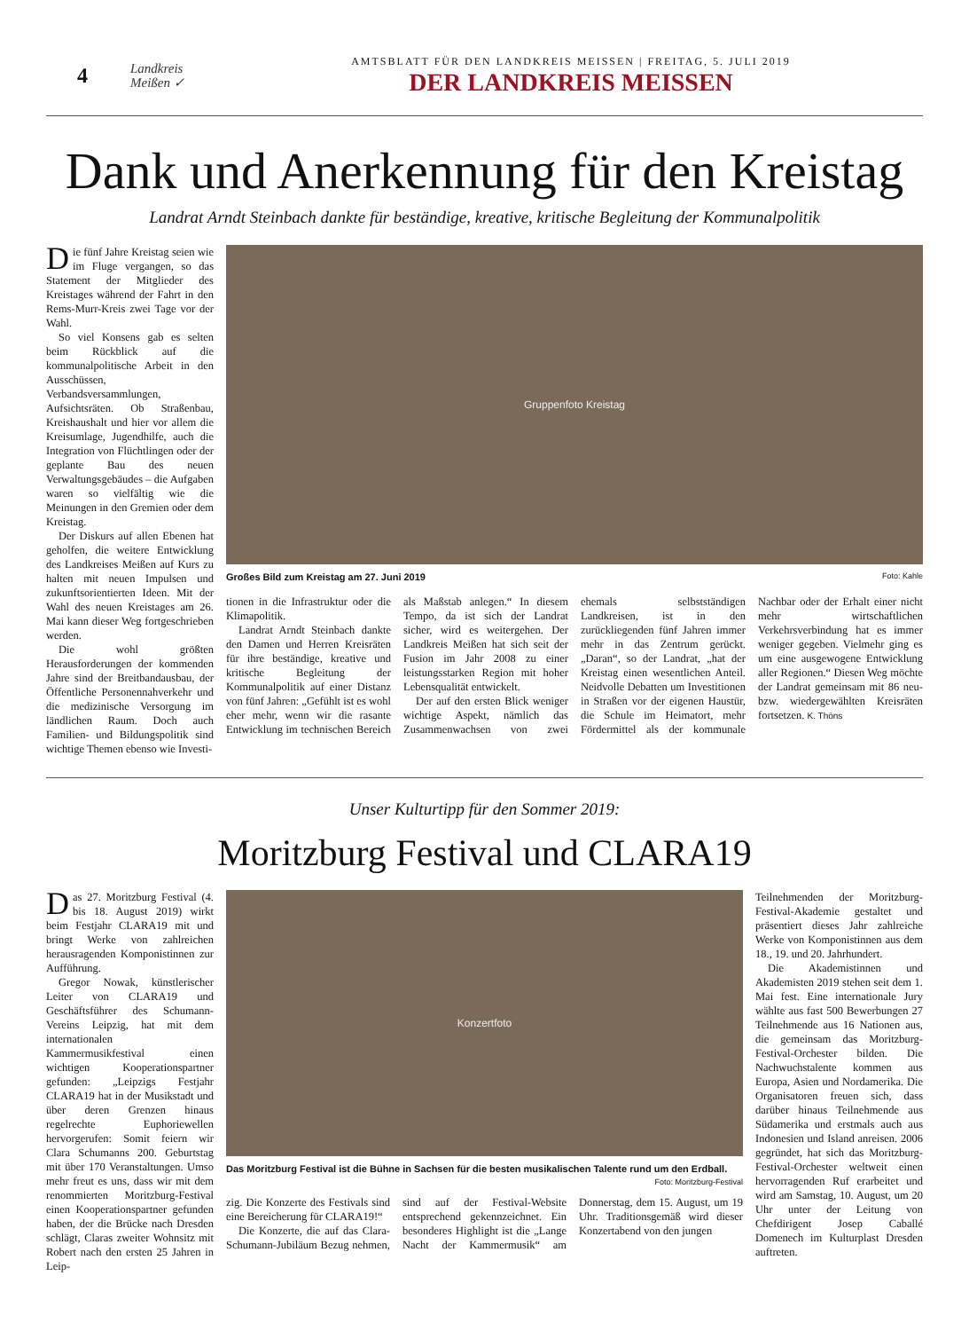4
Landkreis
Meißen ✓
AMTSBLATT FÜR DEN LANDKREIS MEISSEN | FREITAG, 5. JULI 2019
DER LANDKREIS MEISSEN
Dank und Anerkennung für den Kreistag
Landrat Arndt Steinbach dankte für beständige, kreative, kritische Begleitung der Kommunalpolitik
Die fünf Jahre Kreistag seien wie im Fluge vergangen, so das Statement der Mitglieder des Kreistages während der Fahrt in den Rems-Murr-Kreis zwei Tage vor der Wahl.
So viel Konsens gab es selten beim Rückblick auf die kommunalpolitische Arbeit in den Ausschüssen, Verbandsversammlungen, Aufsichtsräten. Ob Straßenbau, Kreishaushalt und hier vor allem die Kreisumlage, Jugendhilfe, auch die Integration von Flüchtlingen oder der geplante Bau des neuen Verwaltungsgebäudes – die Aufgaben waren so vielfältig wie die Meinungen in den Gremien oder dem Kreistag.
Der Diskurs auf allen Ebenen hat geholfen, die weitere Entwicklung des Landkreises Meißen auf Kurs zu halten mit neuen Impulsen und zukunftsorientierten Ideen. Mit der Wahl des neuen Kreistages am 26. Mai kann dieser Weg fortgeschrieben werden.
Die wohl größten Herausforderungen der kommenden Jahre sind der Breitbandausbau, der Öffentliche Personennahverkehr und die medizinische Versorgung im ländlichen Raum. Doch auch Familien- und Bildungspolitik sind wichtige Themen ebenso wie Investi-
Gruppenfoto Kreistag
Großes Bild zum Kreistag am 27. Juni 2019 Foto: Kahle
tionen in die Infrastruktur oder die Klimapolitik.
Landrat Arndt Steinbach dankte den Damen und Herren Kreisräten für ihre beständige, kreative und kritische Begleitung der Kommunalpolitik auf einer Distanz von fünf Jahren: „Gefühlt ist es wohl eher mehr, wenn wir die rasante Entwicklung im technischen Bereich als Maßstab anlegen.“ In diesem Tempo, da ist sich der Landrat sicher, wird es weitergehen. Der Landkreis Meißen hat sich seit der Fusion im Jahr 2008 zu einer leistungsstarken Region mit hoher Lebensqualität entwickelt.
Der auf den ersten Blick weniger wichtige Aspekt, nämlich das Zusammenwachsen von zwei ehemals selbstständigen Landkreisen, ist in den zurückliegenden fünf Jahren immer mehr in das Zentrum gerückt. „Daran“, so der Landrat, „hat der Kreistag einen wesentlichen Anteil. Neidvolle Debatten um Investitionen in Straßen vor der eigenen Haustür, die Schule im Heimatort, mehr Fördermittel als der kommunale Nachbar oder der Erhalt einer nicht mehr wirtschaftlichen Verkehrsverbindung hat es immer weniger gegeben. Vielmehr ging es um eine ausgewogene Entwicklung aller Regionen.“ Diesen Weg möchte der Landrat gemeinsam mit 86 neu- bzw. wiedergewählten Kreisräten fortsetzen. K. Thöns
Unser Kulturtipp für den Sommer 2019:
Moritzburg Festival und CLARA19
Das 27. Moritzburg Festival (4. bis 18. August 2019) wirkt beim Festjahr CLARA19 mit und bringt Werke von zahlreichen herausragenden Komponistinnen zur Aufführung.
Gregor Nowak, künstlerischer Leiter von CLARA19 und Geschäftsführer des Schumann-Vereins Leipzig, hat mit dem internationalen Kammermusikfestival einen wichtigen Kooperationspartner gefunden: „Leipzigs Festjahr CLARA19 hat in der Musikstadt und über deren Grenzen hinaus regelrechte Euphoriewellen hervorgerufen: Somit feiern wir Clara Schumanns 200. Geburtstag mit über 170 Veranstaltungen. Umso mehr freut es uns, dass wir mit dem renommierten Moritzburg-Festival einen Kooperationspartner gefunden haben, der die Brücke nach Dresden schlägt, Claras zweiter Wohnsitz mit Robert nach den ersten 25 Jahren in Leip-
Konzertfoto
Das Moritzburg Festival ist die Bühne in Sachsen für die besten musikalischen Talente rund um den Erdball.
Foto: Moritzburg-Festival
zig. Die Konzerte des Festivals sind eine Bereicherung für CLARA19!“
Die Konzerte, die auf das Clara-Schumann-Jubiläum Bezug nehmen, sind auf der Festival-Website entsprechend gekennzeichnet. Ein besonderes Highlight ist die „Lange Nacht der Kammermusik“ am Donnerstag, dem 15. August, um 19 Uhr. Traditionsgemäß wird dieser Konzertabend von den jungen
Teilnehmenden der Moritzburg-Festival-Akademie gestaltet und präsentiert dieses Jahr zahlreiche Werke von Komponistinnen aus dem 18., 19. und 20. Jahrhundert.
Die Akademistinnen und Akademisten 2019 stehen seit dem 1. Mai fest. Eine internationale Jury wählte aus fast 500 Bewerbungen 27 Teilnehmende aus 16 Nationen aus, die gemeinsam das Moritzburg-Festival-Orchester bilden. Die Nachwuchstalente kommen aus Europa, Asien und Nordamerika. Die Organisatoren freuen sich, dass darüber hinaus Teilnehmende aus Südamerika und erstmals auch aus Indonesien und Island anreisen. 2006 gegründet, hat sich das Moritzburg-Festival-Orchester weltweit einen hervorragenden Ruf erarbeitet und wird am Samstag, 10. August, um 20 Uhr unter der Leitung von Chefdirigent Josep Caballé Domenech im Kulturplast Dresden auftreten.